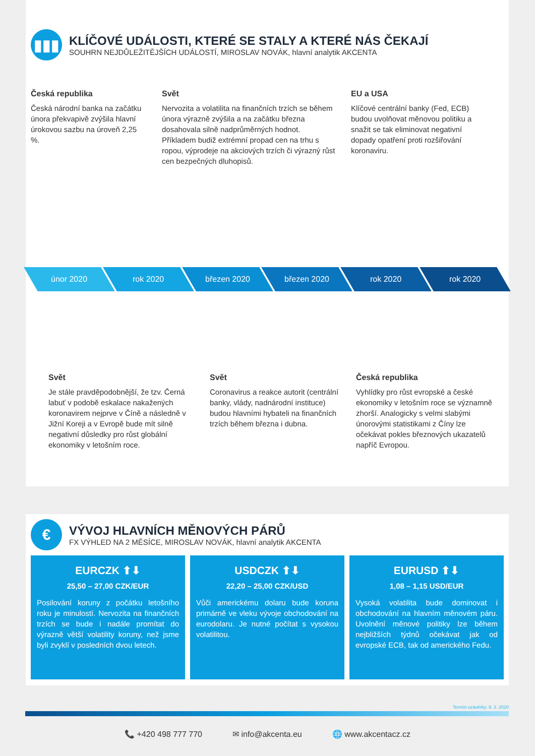▮▮▮
KLÍČOVÉ UDÁLOSTI, KTERÉ SE STALY A KTERÉ NÁS ČEKAJÍ
SOUHRN NEJDŮLEŽITĚJŠÍCH UDÁLOSTÍ, MIROSLAV NOVÁK, hlavní analytik AKCENTA
Česká republika
Česká národní banka na začátku února překvapivě zvýšila hlavní úrokovou sazbu na úroveň 2,25 %.
Svět
Nervozita a volatilita na finančních trzích se během února výrazně zvýšila a na začátku března dosahovala silně nadprůměrných hodnot. Příkladem budiž extrémní propad cen na trhu s ropou, výprodeje na akciových trzích či výrazný růst cen bezpečných dluhopisů.
EU a USA
Klíčové centrální banky (Fed, ECB) budou uvolňovat měnovou politiku a snažit se tak eliminovat negativní dopady opatření proti rozšiřování koronaviru.
únor 2020 rok 2020 březen 2020 březen 2020 rok 2020 rok 2020
Svět
Je stále pravděpodobnější, že tzv. Černá labuť v podobě eskalace nakažených koronavirem nejprve v Číně a následně v Jižní Koreji a v Evropě bude mít silně negativní důsledky pro růst globální ekonomiky v letošním roce.
Svět
Coronavirus a reakce autorit (centrální banky, vlády, nadnárodní instituce) budou hlavními hybateli na finančních trzích během března i dubna.
Česká republika
Vyhlídky pro růst evropské a české ekonomiky v letošním roce se významně zhorší. Analogicky s velmi slabými únorovými statistikami z Číny lze očekávat pokles březnových ukazatelů napříč Evropou.
€
VÝVOJ HLAVNÍCH MĚNOVÝCH PÁRŮ
FX VÝHLED NA 2 MĚSÍCE, MIROSLAV NOVÁK, hlavní analytik AKCENTA
EURCZK ⬆⬇
25,50 – 27,00 CZK/EUR
Posilování koruny z počátku letošního roku je minulostí. Nervozita na finančních trzích se bude i nadále promítat do výrazně větší volatility koruny, než jsme byli zvyklí v posledních dvou letech.
USDCZK ⬆⬇
22,20 – 25,00 CZK/USD
Vůči americkému dolaru bude koruna primárně ve vleku vývoje obchodování na eurodolaru. Je nutné počítat s vysokou volatilitou.
EURUSD ⬆⬇
1,08 – 1,15 USD/EUR
Vysoká volatilita bude dominovat i obchodování na hlavním měnovém páru. Uvolnění měnové politiky lze během nejbližších týdnů očekávat jak od evropské ECB, tak od amerického Fedu.
Termín uzávěrky: 9. 3. 2020
📞 +420 498 777 770 ✉ info@akcenta.eu 🌐 www.akcentacz.cz